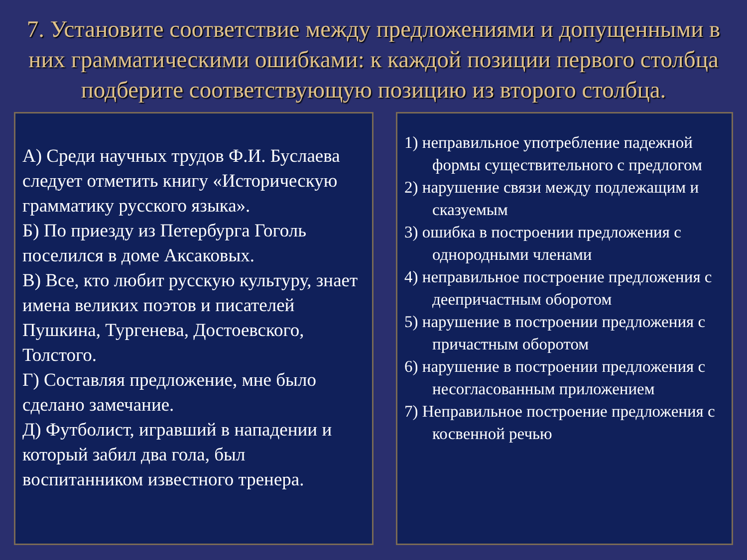7. Установите соответствие между предложениями и допущенными в них грамматическими ошибками: к каждой позиции первого столбца подберите соответствующую позицию из второго столбца.
А) Среди научных трудов Ф.И. Буслаева следует отметить книгу «Историческую грамматику русского языка».
Б) По приезду из Петербурга Гоголь поселился в доме Аксаковых.
В) Все, кто любит русскую культуру, знает имена великих поэтов и писателей Пушкина, Тургенева, Достоевского, Толстого.
Г) Составляя предложение, мне было сделано замечание.
Д) Футболист, игравший в нападении и который забил два гола, был воспитанником известного тренера.
1) неправильное употребление падежной формы существительного с предлогом
2) нарушение связи между подлежащим и сказуемым
3) ошибка в построении предложения с однородными членами
4) неправильное построение предложения с деепричастным оборотом
5) нарушение в построении предложения с причастным оборотом
6) нарушение в построении предложения с несогласованным приложением
7) Неправильное построение предложения с косвенной речью